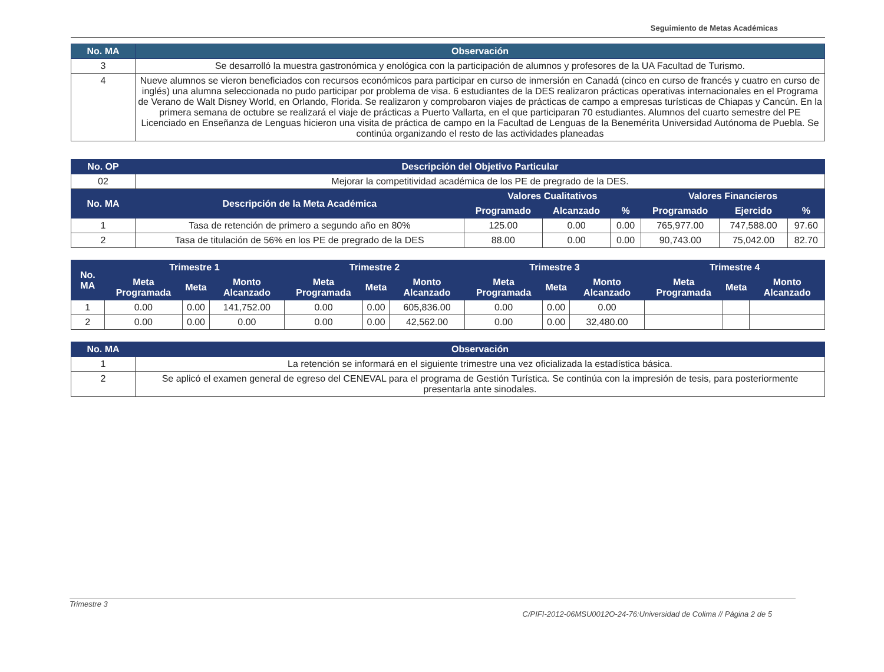Seguimiento de Metas Académicas
| No. MA | Observación |
| --- | --- |
| 3 | Se desarrolló la muestra gastronómica y enológica con la participación de alumnos y profesores de la UA Facultad de Turismo. |
| 4 | Nueve alumnos se vieron beneficiados con recursos económicos para participar en curso de inmersión en Canadá (cinco en curso de francés y cuatro en curso de inglés) una alumna seleccionada no pudo participar por problema de visa. 6 estudiantes de la DES realizaron prácticas operativas internacionales en el Programa de Verano de Walt Disney World, en Orlando, Florida. Se realizaron y comprobaron viajes de prácticas de campo a empresas turísticas de Chiapas y Cancún. En la primera semana de octubre se realizará el viaje de prácticas a Puerto Vallarta, en el que participaran 70 estudiantes. Alumnos del cuarto semestre del PE Licenciado en Enseñanza de Lenguas hicieron una visita de práctica de campo en la Facultad de Lenguas de la Benemérita Universidad Autónoma de Puebla. Se continúa organizando el resto de las actividades planeadas |
| No. OP | Descripción del Objetivo Particular | | | | | | |
| --- | --- | --- | --- | --- | --- | --- | --- |
| 02 | Mejorar la competitividad académica de los PE de pregrado de la DES. | | | | | | |
| No. MA | Descripción de la Meta Académica | Valores Cualitativos | | | Valores Financieros | | |
| | | Programado | Alcanzado | % | Programado | Ejercido | % |
| 1 | Tasa de retención de primero a segundo año en 80% | 125.00 | 0.00 | 0.00 | 765,977.00 | 747,588.00 | 97.60 |
| 2 | Tasa de titulación de 56% en los PE de pregrado de la DES | 88.00 | 0.00 | 0.00 | 90,743.00 | 75,042.00 | 82.70 |
| No. MA | Trimestre 1 | | | Trimestre 2 | | | Trimestre 3 | | | Trimestre 4 | | |
| --- | --- | --- | --- | --- | --- | --- | --- | --- | --- | --- | --- | --- |
| | Meta Programada | Meta | Monto Alcanzado | Meta Programada | Meta | Monto Alcanzado | Meta Programada | Meta | Monto Alcanzado | Meta Programada | Meta | Monto Alcanzado |
| 1 | 0.00 | 0.00 | 141,752.00 | 0.00 | 0.00 | 605,836.00 | 0.00 | 0.00 | 0.00 | | | |
| 2 | 0.00 | 0.00 | 0.00 | 0.00 | 0.00 | 42,562.00 | 0.00 | 0.00 | 32,480.00 | | | |
| No. MA | Observación |
| --- | --- |
| 1 | La retención se informará en el siguiente trimestre una vez oficializada la estadística básica. |
| 2 | Se aplicó el examen general de egreso del CENEVAL para el programa de Gestión Turística. Se continúa con la impresión de tesis, para posteriormente presentarla ante sinodales. |
Trimestre 3
C/PIFI-2012-06MSU0012O-24-76:Universidad de Colima // Página 2 de 5